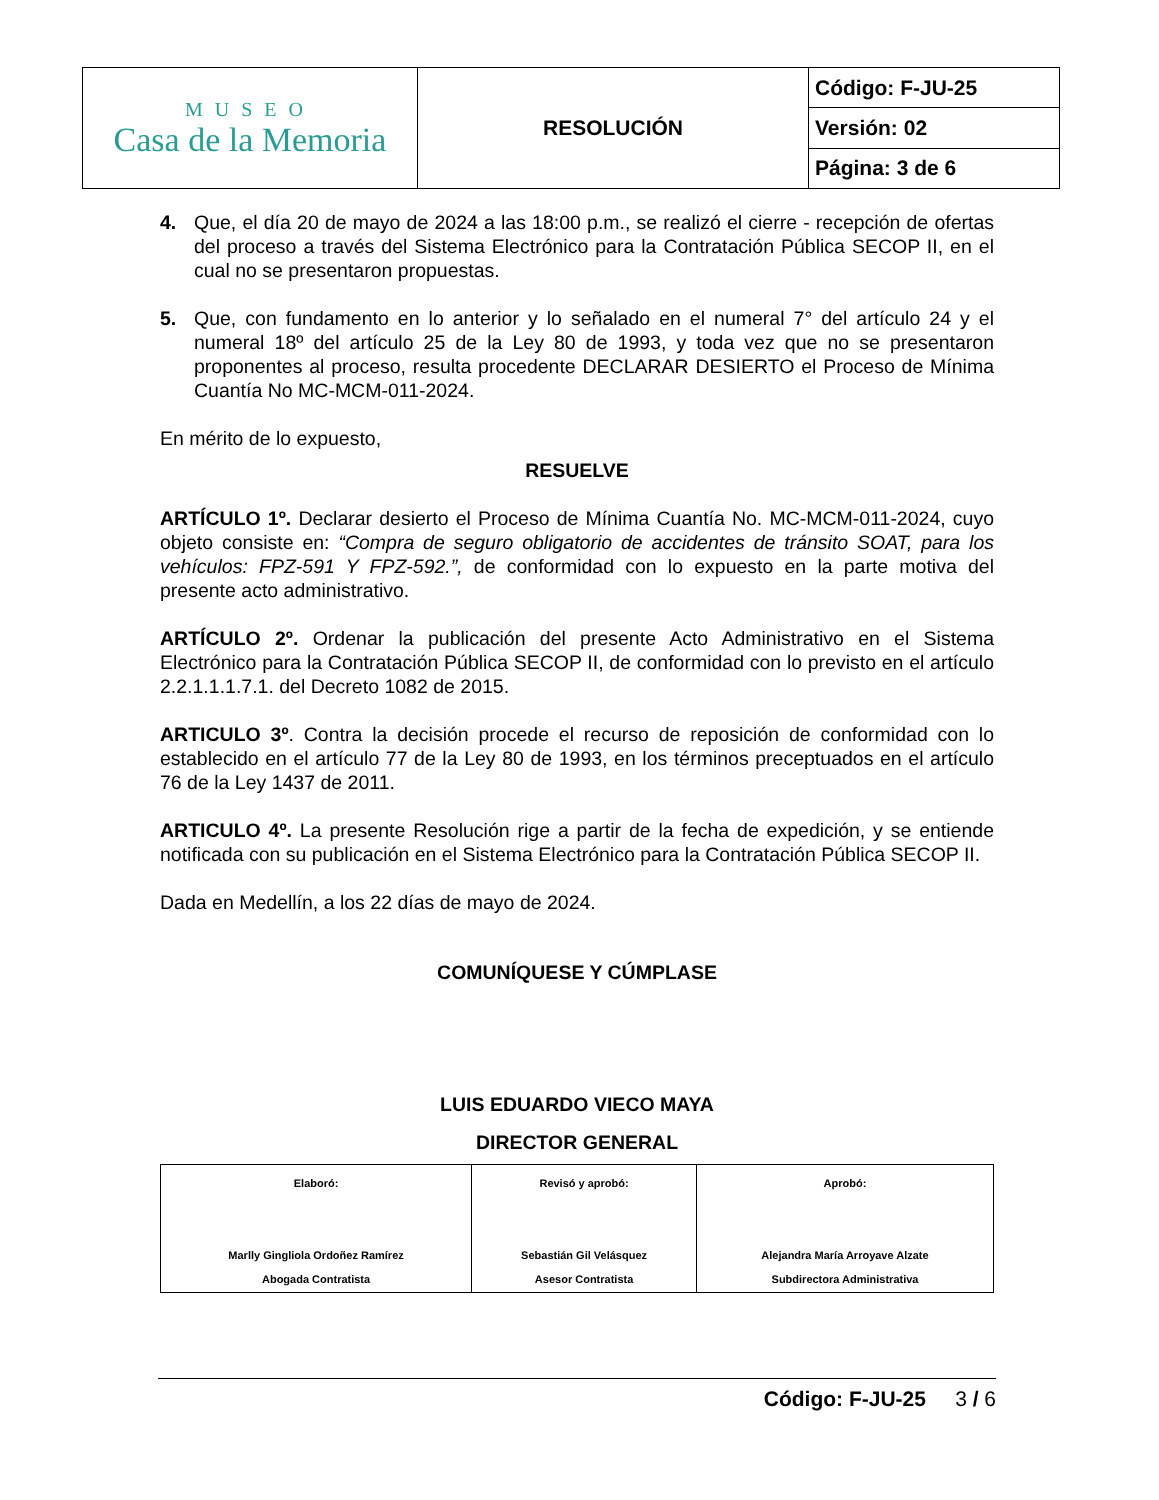| MUSEO Casa de la Memoria | RESOLUCIÓN | Código: F-JU-25 |
| | | Versión: 02 |
| | | Página: 3 de 6 |
4. Que, el día 20 de mayo de 2024 a las 18:00 p.m., se realizó el cierre - recepción de ofertas del proceso a través del Sistema Electrónico para la Contratación Pública SECOP II, en el cual no se presentaron propuestas.
5. Que, con fundamento en lo anterior y lo señalado en el numeral 7° del artículo 24 y el numeral 18º del artículo 25 de la Ley 80 de 1993, y toda vez que no se presentaron proponentes al proceso, resulta procedente DECLARAR DESIERTO el Proceso de Mínima Cuantía No MC-MCM-011-2024.
En mérito de lo expuesto,
RESUELVE
ARTÍCULO 1º. Declarar desierto el Proceso de Mínima Cuantía No. MC-MCM-011-2024, cuyo objeto consiste en: “Compra de seguro obligatorio de accidentes de tránsito SOAT, para los vehículos: FPZ-591 Y FPZ-592.”, de conformidad con lo expuesto en la parte motiva del presente acto administrativo.
ARTÍCULO 2º. Ordenar la publicación del presente Acto Administrativo en el Sistema Electrónico para la Contratación Pública SECOP II, de conformidad con lo previsto en el artículo 2.2.1.1.1.7.1. del Decreto 1082 de 2015.
ARTICULO 3º. Contra la decisión procede el recurso de reposición de conformidad con lo establecido en el artículo 77 de la Ley 80 de 1993, en los términos preceptuados en el artículo 76 de la Ley 1437 de 2011.
ARTICULO 4º. La presente Resolución rige a partir de la fecha de expedición, y se entiende notificada con su publicación en el Sistema Electrónico para la Contratación Pública SECOP II.
Dada en Medellín, a los 22 días de mayo de 2024.
COMUNÍQUESE Y CÚMPLASE
LUIS EDUARDO VIECO MAYA
DIRECTOR GENERAL
| Elaboró: Marlly Gingliola Ordoñez Ramírez Abogada Contratista | Revisó y aprobó: Sebastián Gil Velásquez Asesor Contratista | Aprobó: Alejandra María Arroyave Alzate Subdirectora Administrativa |
Código: F-JU-25 3 / 6